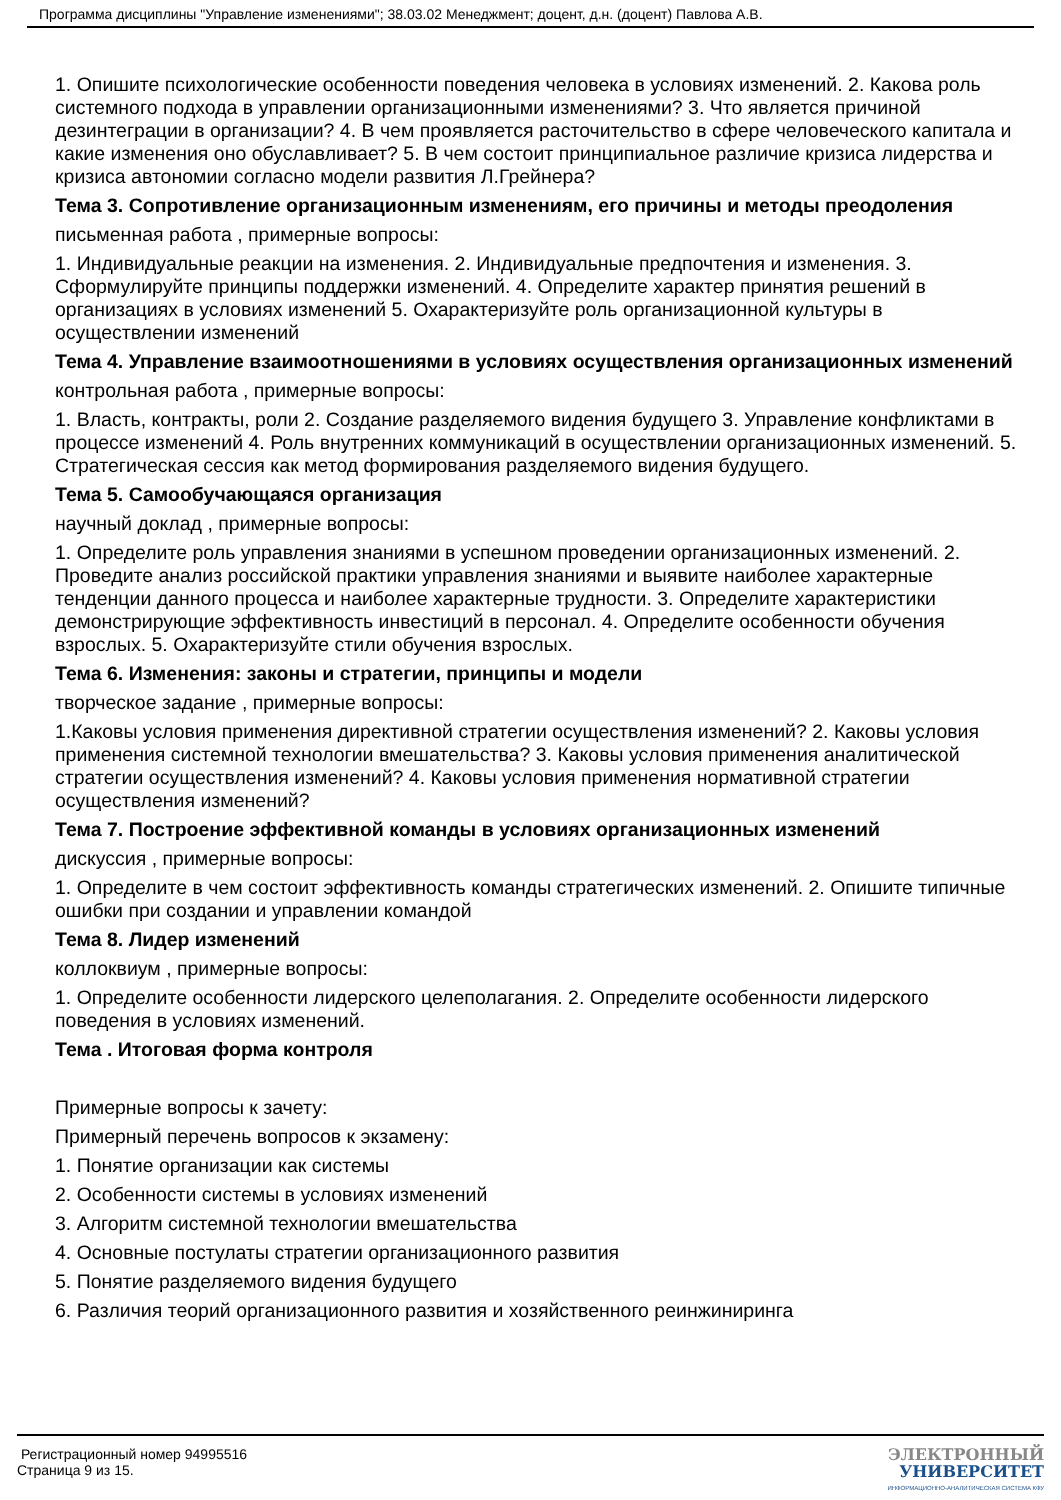Программа дисциплины "Управление изменениями"; 38.03.02 Менеджмент; доцент, д.н. (доцент) Павлова А.В.
1. Опишите психологические особенности поведения человека в условиях изменений. 2. Какова роль системного подхода в управлении организационными изменениями? 3. Что является причиной дезинтеграции в организации? 4. В чем проявляется расточительство в сфере человеческого капитала и какие изменения оно обуславливает? 5. В чем состоит принципиальное различие кризиса лидерства и кризиса автономии согласно модели развития Л.Грейнера?
Тема 3. Сопротивление организационным изменениям, его причины и методы преодоления
письменная работа , примерные вопросы:
1. Индивидуальные реакции на изменения. 2. Индивидуальные предпочтения и изменения. 3. Сформулируйте принципы поддержки изменений. 4. Определите характер принятия решений в организациях в условиях изменений 5. Охарактеризуйте роль организационной культуры в осуществлении изменений
Тема 4. Управление взаимоотношениями в условиях осуществления организационных изменений
контрольная работа , примерные вопросы:
1. Власть, контракты, роли 2. Создание разделяемого видения будущего 3. Управление конфликтами в процессе изменений 4. Роль внутренних коммуникаций в осуществлении организационных изменений. 5. Стратегическая сессия как метод формирования разделяемого видения будущего.
Тема 5. Самообучающаяся организация
научный доклад , примерные вопросы:
1. Определите роль управления знаниями в успешном проведении организационных изменений. 2. Проведите анализ российской практики управления знаниями и выявите наиболее характерные тенденции данного процесса и наиболее характерные трудности. 3. Определите характеристики демонстрирующие эффективность инвестиций в персонал. 4. Определите особенности обучения взрослых. 5. Охарактеризуйте стили обучения взрослых.
Тема 6. Изменения: законы и стратегии, принципы и модели
творческое задание , примерные вопросы:
1.Каковы условия применения директивной стратегии осуществления изменений? 2. Каковы условия применения системной технологии вмешательства? 3. Каковы условия применения аналитической стратегии осуществления изменений? 4. Каковы условия применения нормативной стратегии осуществления изменений?
Тема 7. Построение эффективной команды в условиях организационных изменений
дискуссия , примерные вопросы:
1. Определите в чем состоит эффективность команды стратегических изменений. 2. Опишите типичные ошибки при создании и управлении командой
Тема 8. Лидер изменений
коллоквиум , примерные вопросы:
1. Определите особенности лидерского целеполагания. 2. Определите особенности лидерского поведения в условиях изменений.
Тема . Итоговая форма контроля
Примерные вопросы к зачету:
Примерный перечень вопросов к экзамену:
1. Понятие организации как системы
2. Особенности системы в условиях изменений
3. Алгоритм системной технологии вмешательства
4. Основные постулаты стратегии организационного развития
5. Понятие разделяемого видения будущего
6. Различия теорий организационного развития и хозяйственного реинжиниринга
Регистрационный номер 94995516
Страница 9 из 15.
ЭЛЕКТРОННЫЙ
УНИВЕРСИТЕТ
ИНФОРМАЦИОННО-АНАЛИТИЧЕСКАЯ СИСТЕМА КФУ